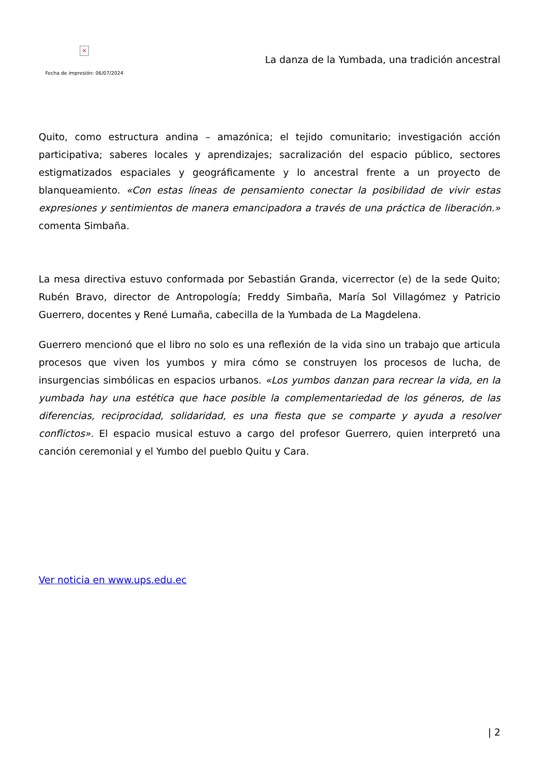×
Fecha de impresión: 06/07/2024
La danza de la Yumbada, una tradición ancestral
Quito, como estructura andina – amazónica; el tejido comunitario; investigación acción participativa; saberes locales y aprendizajes; sacralización del espacio público, sectores estigmatizados espaciales y geográficamente y lo ancestral frente a un proyecto de blanqueamiento. «Con estas líneas de pensamiento conectar la posibilidad de vivir estas expresiones y sentimientos de manera emancipadora a través de una práctica de liberación.» comenta Simbaña.
La mesa directiva estuvo conformada por Sebastián Granda, vicerrector (e) de la sede Quito; Rubén Bravo, director de Antropología; Freddy Simbaña, María Sol Villagómez y Patricio Guerrero, docentes y René Lumaña, cabecilla de la Yumbada de La Magdelena.
Guerrero mencionó que el libro no solo es una reflexión de la vida sino un trabajo que articula procesos que viven los yumbos y mira cómo se construyen los procesos de lucha, de insurgencias simbólicas en espacios urbanos. «Los yumbos danzan para recrear la vida, en la yumbada hay una estética que hace posible la complementariedad de los géneros, de las diferencias, reciprocidad, solidaridad, es una fiesta que se comparte y ayuda a resolver conflictos». El espacio musical estuvo a cargo del profesor Guerrero, quien interpretó una canción ceremonial y el Yumbo del pueblo Quitu y Cara.
Ver noticia en www.ups.edu.ec
| 2